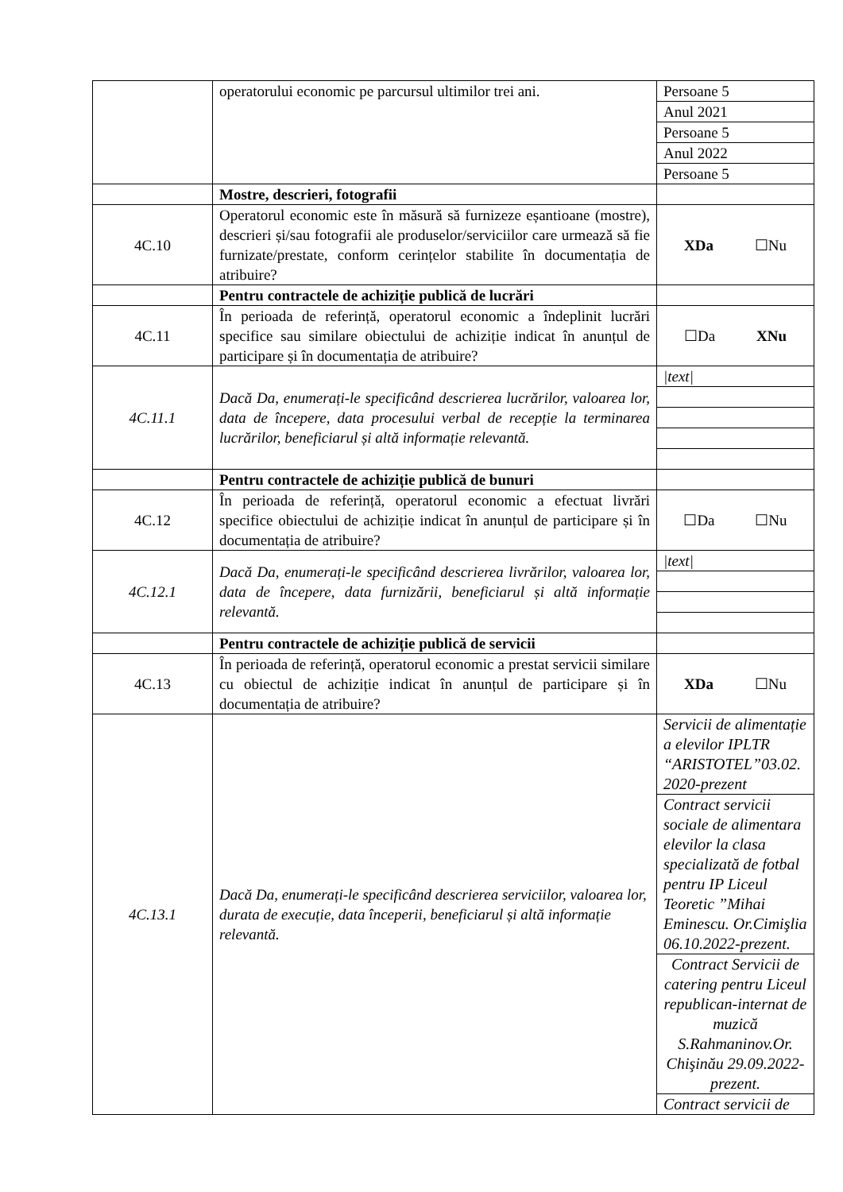| | operatorului economic pe parcursul ultimilor trei ani. | Persoane 5 Anul 2021 Persoane 5 Anul 2022 Persoane 5 |
| | Mostre, descrieri, fotografii | |
| 4C.10 | Operatorul economic este în măsură să furnizeze eșantioane (mostre), descrieri și/sau fotografii ale produselor/serviciilor care urmează să fie furnizate/prestate, conform cerințelor stabilite în documentația de atribuire? | XDa ☐Nu |
| | Pentru contractele de achiziție publică de lucrări | |
| 4C.11 | În perioada de referință, operatorul economic a îndeplinit lucrări specifice sau similare obiectului de achiziție indicat în anunțul de participare și în documentația de atribuire? | ☐Da XNu |
| 4C.11.1 | Dacă Da, enumerați-le specificând descrierea lucrărilor, valoarea lor, data de începere, data procesului verbal de recepție la terminarea lucrărilor, beneficiarul și altă informație relevantă. | /text/ |
| | Pentru contractele de achiziție publică de bunuri | |
| 4C.12 | În perioada de referință, operatorul economic a efectuat livrări specifice obiectului de achiziție indicat în anunțul de participare și în documentația de atribuire? | ☐Da ☐Nu |
| 4C.12.1 | Dacă Da, enumerați-le specificând descrierea livrărilor, valoarea lor, data de începere, data furnizării, beneficiarul și altă informație relevantă. | /text/ |
| | Pentru contractele de achiziție publică de servicii | |
| 4C.13 | În perioada de referință, operatorul economic a prestat servicii similare cu obiectul de achiziție indicat în anunțul de participare și în documentația de atribuire? | XDa ☐Nu |
| 4C.13.1 | Dacă Da, enumerați-le specificând descrierea serviciilor, valoarea lor, durata de execuție, data începerii, beneficiarul și altă informație relevantă. | Servicii de alimentație a elevilor IPLTR “ARISTOTEL”03.02. 2020-prezent Contract servicii sociale de alimentara elevilor la clasa specializată de fotbal pentru IP Liceul Teoretic ”Mihai Eminescu. Or.Cimişlia 06.10.2022-prezent. Contract Servicii de catering pentru Liceul republican-internat de muzică S.Rahmaninov.Or. Chişinău 29.09.2022-prezent. Contract servicii de |